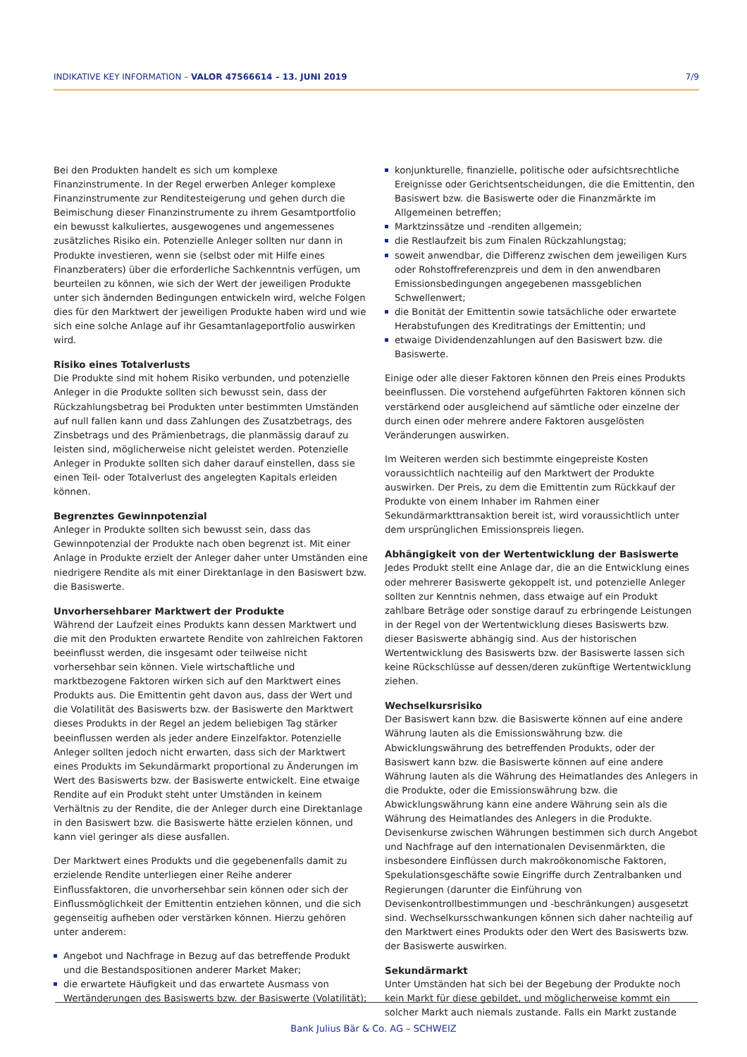INDIKATIVE KEY INFORMATION – VALOR 47566614 – 13. JUNI 2019
7/9
Bei den Produkten handelt es sich um komplexe Finanzinstrumente. In der Regel erwerben Anleger komplexe Finanzinstrumente zur Renditesteigerung und gehen durch die Beimischung dieser Finanzinstrumente zu ihrem Gesamtportfolio ein bewusst kalkuliertes, ausgewogenes und angemessenes zusätzliches Risiko ein. Potenzielle Anleger sollten nur dann in Produkte investieren, wenn sie (selbst oder mit Hilfe eines Finanzberaters) über die erforderliche Sachkenntnis verfügen, um beurteilen zu können, wie sich der Wert der jeweiligen Produkte unter sich ändernden Bedingungen entwickeln wird, welche Folgen dies für den Marktwert der jeweiligen Produkte haben wird und wie sich eine solche Anlage auf ihr Gesamtanlageportfolio auswirken wird.
Risiko eines Totalverlusts
Die Produkte sind mit hohem Risiko verbunden, und potenzielle Anleger in die Produkte sollten sich bewusst sein, dass der Rückzahlungsbetrag bei Produkten unter bestimmten Umständen auf null fallen kann und dass Zahlungen des Zusatzbetrags, des Zinsbetrags und des Prämienbetrags, die planmässig darauf zu leisten sind, möglicherweise nicht geleistet werden. Potenzielle Anleger in Produkte sollten sich daher darauf einstellen, dass sie einen Teil- oder Totalverlust des angelegten Kapitals erleiden können.
Begrenztes Gewinnpotenzial
Anleger in Produkte sollten sich bewusst sein, dass das Gewinnpotenzial der Produkte nach oben begrenzt ist. Mit einer Anlage in Produkte erzielt der Anleger daher unter Umständen eine niedrigere Rendite als mit einer Direktanlage in den Basiswert bzw. die Basiswerte.
Unvorhersehbarer Marktwert der Produkte
Während der Laufzeit eines Produkts kann dessen Marktwert und die mit den Produkten erwartete Rendite von zahlreichen Faktoren beeinflusst werden, die insgesamt oder teilweise nicht vorhersehbar sein können. Viele wirtschaftliche und marktbezogene Faktoren wirken sich auf den Marktwert eines Produkts aus. Die Emittentin geht davon aus, dass der Wert und die Volatilität des Basiswerts bzw. der Basiswerte den Marktwert dieses Produkts in der Regel an jedem beliebigen Tag stärker beeinflussen werden als jeder andere Einzelfaktor. Potenzielle Anleger sollten jedoch nicht erwarten, dass sich der Marktwert eines Produkts im Sekundärmarkt proportional zu Änderungen im Wert des Basiswerts bzw. der Basiswerte entwickelt. Eine etwaige Rendite auf ein Produkt steht unter Umständen in keinem Verhältnis zu der Rendite, die der Anleger durch eine Direktanlage in den Basiswert bzw. die Basiswerte hätte erzielen können, und kann viel geringer als diese ausfallen.
Der Marktwert eines Produkts und die gegebenenfalls damit zu erzielende Rendite unterliegen einer Reihe anderer Einflussfaktoren, die unvorhersehbar sein können oder sich der Einflussmöglichkeit der Emittentin entziehen können, und die sich gegenseitig aufheben oder verstärken können. Hierzu gehören unter anderem:
Angebot und Nachfrage in Bezug auf das betreffende Produkt und die Bestandspositionen anderer Market Maker;
die erwartete Häufigkeit und das erwartete Ausmass von Wertänderungen des Basiswerts bzw. der Basiswerte (Volatilität);
konjunkturelle, finanzielle, politische oder aufsichtsrechtliche Ereignisse oder Gerichtsentscheidungen, die die Emittentin, den Basiswert bzw. die Basiswerte oder die Finanzmärkte im Allgemeinen betreffen;
Marktzinssätze und -renditen allgemein;
die Restlaufzeit bis zum Finalen Rückzahlungstag;
soweit anwendbar, die Differenz zwischen dem jeweiligen Kurs oder Rohstoffreferenzpreis und dem in den anwendbaren Emissionsbedingungen angegebenen massgeblichen Schwellenwert;
die Bonität der Emittentin sowie tatsächliche oder erwartete Herabstufungen des Kreditratings der Emittentin; und
etwaige Dividendenzahlungen auf den Basiswert bzw. die Basiswerte.
Einige oder alle dieser Faktoren können den Preis eines Produkts beeinflussen. Die vorstehend aufgeführten Faktoren können sich verstärkend oder ausgleichend auf sämtliche oder einzelne der durch einen oder mehrere andere Faktoren ausgelösten Veränderungen auswirken.
Im Weiteren werden sich bestimmte eingepreiste Kosten voraussichtlich nachteilig auf den Marktwert der Produkte auswirken. Der Preis, zu dem die Emittentin zum Rückkauf der Produkte von einem Inhaber im Rahmen einer Sekundärmarkttransaktion bereit ist, wird voraussichtlich unter dem ursprünglichen Emissionspreis liegen.
Abhängigkeit von der Wertentwicklung der Basiswerte
Jedes Produkt stellt eine Anlage dar, die an die Entwicklung eines oder mehrerer Basiswerte gekoppelt ist, und potenzielle Anleger sollten zur Kenntnis nehmen, dass etwaige auf ein Produkt zahlbare Beträge oder sonstige darauf zu erbringende Leistungen in der Regel von der Wertentwicklung dieses Basiswerts bzw. dieser Basiswerte abhängig sind. Aus der historischen Wertentwicklung des Basiswerts bzw. der Basiswerte lassen sich keine Rückschlüsse auf dessen/deren zukünftige Wertentwicklung ziehen.
Wechselkursrisiko
Der Basiswert kann bzw. die Basiswerte können auf eine andere Währung lauten als die Emissionswährung bzw. die Abwicklungswährung des betreffenden Produkts, oder der Basiswert kann bzw. die Basiswerte können auf eine andere Währung lauten als die Währung des Heimatlandes des Anlegers in die Produkte, oder die Emissionswährung bzw. die Abwicklungswährung kann eine andere Währung sein als die Währung des Heimatlandes des Anlegers in die Produkte. Devisenkurse zwischen Währungen bestimmen sich durch Angebot und Nachfrage auf den internationalen Devisenmärkten, die insbesondere Einflüssen durch makroökonomische Faktoren, Spekulationsgeschäfte sowie Eingriffe durch Zentralbanken und Regierungen (darunter die Einführung von Devisenkontrollbestimmungen und -beschränkungen) ausgesetzt sind. Wechselkursschwankungen können sich daher nachteilig auf den Marktwert eines Produkts oder den Wert des Basiswerts bzw. der Basiswerte auswirken.
Sekundärmarkt
Unter Umständen hat sich bei der Begebung der Produkte noch kein Markt für diese gebildet, und möglicherweise kommt ein solcher Markt auch niemals zustande. Falls ein Markt zustande
Bank Julius Bär & Co. AG – SCHWEIZ